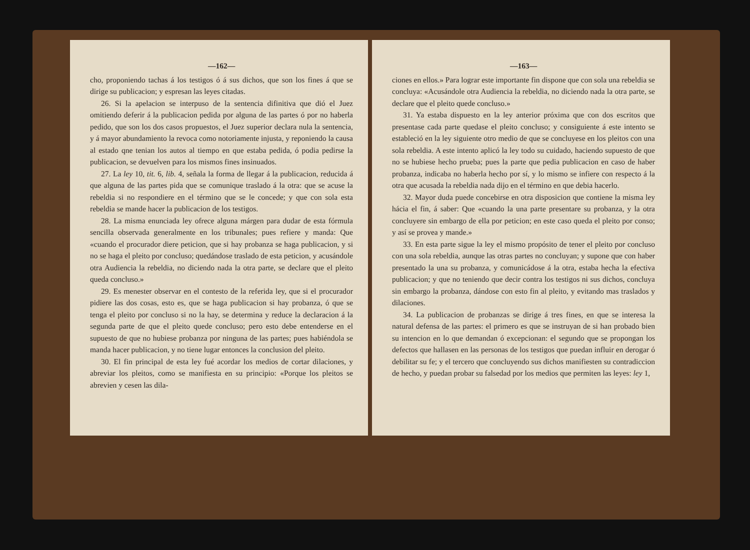—162—
cho, proponiendo tachas á los testigos ó á sus dichos, que son los fines á que se dirige su publicacion; y espresan las leyes citadas.
26. Si la apelacion se interpuso de la sentencia difinitiva que dió el Juez omitiendo deferir á la publicacion pedida por alguna de las partes ó por no haberla pedido, que son los dos casos propuestos, el Juez superior declara nula la sentencia, y á mayor abundamiento la revoca como notoriamente injusta, y reponiendo la causa al estado qne tenian los autos al tiempo en que estaba pedida, ó podia pedirse la publicacion, se devuelven para los mismos fines insinuados.
27. La ley 10, tit. 6, lib. 4, señala la forma de llegar á la publicacion, reducida á que alguna de las partes pida que se comunique traslado á la otra: que se acuse la rebeldia si no respondiere en el término que se le concede; y que con sola esta rebeldia se mande hacer la publicacion de los testigos.
28. La misma enunciada ley ofrece alguna márgen para dudar de esta fórmula sencilla observada generalmente en los tribunales; pues refiere y manda: Que «cuando el procurador diere peticion, que si hay probanza se haga publicacion, y si no se haga el pleito por concluso; quedándose traslado de esta peticion, y acusándole otra Audiencia la rebeldia, no diciendo nada la otra parte, se declare que el pleito queda concluso.»
29. Es menester observar en el contesto de la referida ley, que si el procurador pidiere las dos cosas, esto es, que se haga publicacion si hay probanza, ó que se tenga el pleito por concluso si no la hay, se determina y reduce la declaracion á la segunda parte de que el pleito quede concluso; pero esto debe entenderse en el supuesto de que no hubiese probanza por ninguna de las partes; pues habiéndola se manda hacer publicacion, y no tiene lugar entonces la conclusion del pleito.
30. El fin principal de esta ley fué acordar los medios de cortar dilaciones, y abreviar los pleitos, como se manifiesta en su principio: «Porque los pleitos se abrevien y cesen las dila-
—163—
ciones en ellos.» Para lograr este importante fin dispone que con sola una rebeldia se concluya: «Acusándole otra Audiencia la rebeldia, no diciendo nada la otra parte, se declare que el pleito quede concluso.»
31. Ya estaba dispuesto en la ley anterior próxima que con dos escritos que presentase cada parte quedase el pleito concluso; y consiguiente á este intento se estableció en la ley siguiente otro medio de que se concluyese en los pleitos con una sola rebeldia. A este intento aplicó la ley todo su cuidado, haciendo supuesto de que no se hubiese hecho prueba; pues la parte que pedia publicacion en caso de haber probanza, indicaba no haberla hecho por sí, y lo mismo se infiere con respecto á la otra que acusada la rebeldia nada dijo en el término en que debia hacerlo.
32. Mayor duda puede concebirse en otra disposicion que contiene la misma ley hácia el fin, á saber: Que «cuando la una parte presentare su probanza, y la otra concluyere sin embargo de ella por peticion; en este caso queda el pleito por conso; y así se provea y mande.»
33. En esta parte sigue la ley el mismo propósito de tener el pleito por concluso con una sola rebeldia, aunque las otras partes no concluyan; y supone que con haber presentado la una su probanza, y comunicádose á la otra, estaba hecha la efectiva publicacion; y que no teniendo que decir contra los testigos ni sus dichos, concluya sin embargo la probanza, dándose con esto fin al pleito, y evitando mas traslados y dilaciones.
34. La publicacion de probanzas se dirige á tres fines, en que se interesa la natural defensa de las partes: el primero es que se instruyan de si han probado bien su intencion en lo que demandan ó excepcionan: el segundo que se propongan los defectos que hallasen en las personas de los testigos que puedan influir en derogar ó debilitar su fe; y el tercero que concluyendo sus dichos manifiesten su contradiccion de hecho, y puedan probar su falsedad por los medios que permiten las leyes: ley 1,